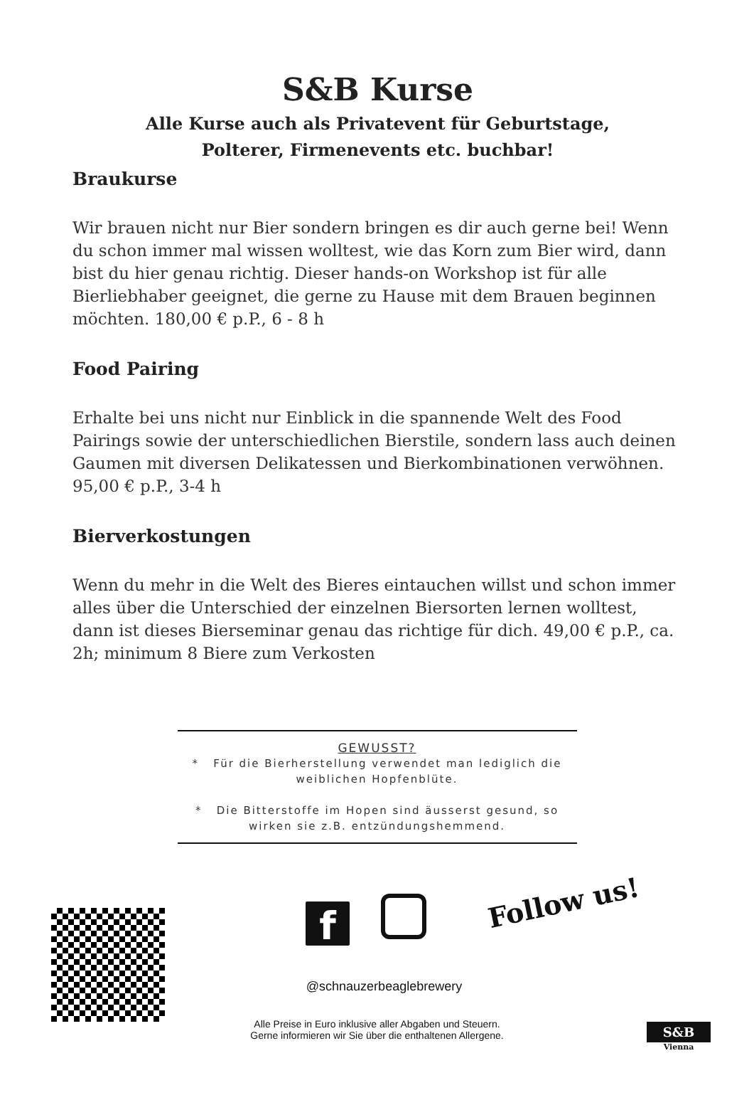S&B Kurse
Alle Kurse auch als Privatevent für Geburtstage,
Polterer, Firmenevents etc. buchbar!
Braukurse
Wir brauen nicht nur Bier sondern bringen es dir auch gerne bei! Wenn du schon immer mal wissen wolltest, wie das Korn zum Bier wird, dann bist du hier genau richtig. Dieser hands-on Workshop ist für alle Bierliebhaber geeignet, die gerne zu Hause mit dem Brauen beginnen möchten. 180,00 € p.P., 6 - 8 h
Food Pairing
Erhalte bei uns nicht nur Einblick in die spannende Welt des Food Pairings sowie der unterschiedlichen Bierstile, sondern lass auch deinen Gaumen mit diversen Delikatessen und Bierkombinationen verwöhnen. 95,00 € p.P., 3-4 h
Bierverkostungen
Wenn du mehr in die Welt des Bieres eintauchen willst und schon immer alles über die Unterschied der einzelnen Biersorten lernen wolltest, dann ist dieses Bierseminar genau das richtige für dich. 49,00 € p.P., ca. 2h; minimum 8 Biere zum Verkosten
GEWUSST?
* Für die Bierherstellung verwendet man lediglich die weiblichen Hopfenblüte.
* Die Bitterstoffe im Hopen sind äusserst gesund, so wirken sie z.B. entzündungshemmend.
f Follow us!
@schnauzerbeaglebrewery
Alle Preise in Euro inklusive aller Abgaben und Steuern.
Gerne informieren wir Sie über die enthaltenen Allergene.
S&B
Vienna